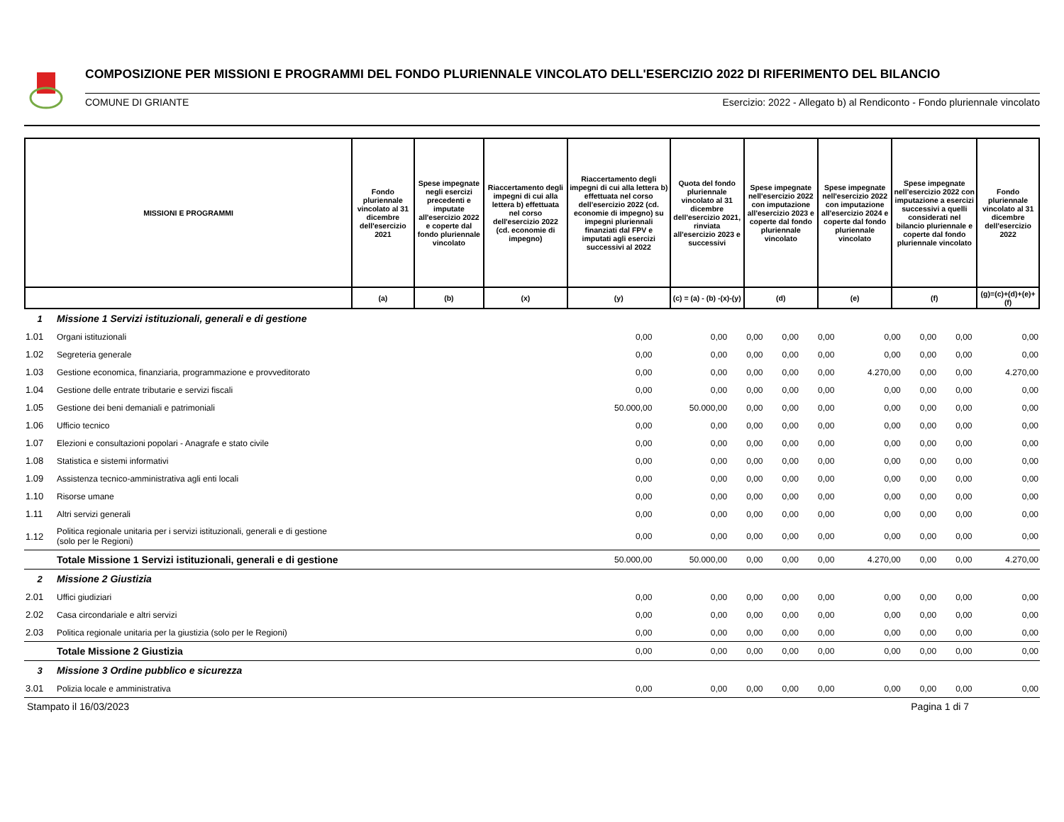COMPOSIZIONE PER MISSIONI E PROGRAMMI DEL FONDO PLURIENNALE VINCOLATO DELL'ESERCIZIO 2022 DI RIFERIMENTO DEL BILANCIO
COMUNE DI GRIANTE Esercizio: 2022 - Allegato b) al Rendiconto - Fondo pluriennale vincolato
| MISSIONI E PROGRAMMI | Fondo pluriennale vincolato al 31 dicembre dell'esercizio 2021 | Spese impegnate negli esercizi precedenti e imputate all'esercizio 2022 e coperte dal fondo pluriennale vincolato | Riaccertamento degli impegni di cui alla lettera b) effettuata nel corso dell'esercizio 2022 (cd. economie di impegno) | Riaccertamento degli impegni di cui alla lettera b) effettuata nel corso dell'esercizio 2022 (cd. economie di impegno) su impegni pluriennali finanziati dal FPV e imputati agli esercizi successivi al 2022 | Quota del fondo pluriennale vincolato al 31 dicembre dell'esercizio 2021, rinviata all'esercizio 2023 e successivi | Spese impegnate nell'esercizio 2022 con imputazione all'esercizio 2023 e coperte dal fondo pluriennale vincolato | Spese impegnate nell'esercizio 2022 con imputazione all'esercizio 2024 e coperte dal fondo pluriennale vincolato | Spese impegnate nell'esercizio 2022 con imputazione a esercizi successivi a quelli considerati nel bilancio pluriennale e coperte dal fondo pluriennale vincolato | Fondo pluriennale vincolato al 31 dicembre dell'esercizio 2022 |
| --- | --- | --- | --- | --- | --- | --- | --- | --- | --- |
| | (a) | (b) | (x) | (y) | (c) = (a) - (b) -(x)-(y) | (d) | (e) | (f) | (g)=(c)+(d)+(e)+(f) |
| 1 | Missione 1 Servizi istituzionali, generali e di gestione | | | | | | | | | |
| 1.01 | Organi istituzionali | 0,00 | 0,00 | 0,00 | 0,00 | 0,00 | 0,00 | 0,00 | 0,00 | 0,00 |
| 1.02 | Segreteria generale | 0,00 | 0,00 | 0,00 | 0,00 | 0,00 | 0,00 | 0,00 | 0,00 | 0,00 |
| 1.03 | Gestione economica, finanziaria, programmazione e provveditorato | 0,00 | 0,00 | 0,00 | 0,00 | 0,00 | 4.270,00 | 0,00 | 0,00 | 4.270,00 |
| 1.04 | Gestione delle entrate tributarie e servizi fiscali | 0,00 | 0,00 | 0,00 | 0,00 | 0,00 | 0,00 | 0,00 | 0,00 | 0,00 |
| 1.05 | Gestione dei beni demaniali e patrimoniali | 50.000,00 | 50.000,00 | 0,00 | 0,00 | 0,00 | 0,00 | 0,00 | 0,00 | 0,00 |
| 1.06 | Ufficio tecnico | 0,00 | 0,00 | 0,00 | 0,00 | 0,00 | 0,00 | 0,00 | 0,00 | 0,00 |
| 1.07 | Elezioni e consultazioni popolari - Anagrafe e stato civile | 0,00 | 0,00 | 0,00 | 0,00 | 0,00 | 0,00 | 0,00 | 0,00 | 0,00 |
| 1.08 | Statistica e sistemi informativi | 0,00 | 0,00 | 0,00 | 0,00 | 0,00 | 0,00 | 0,00 | 0,00 | 0,00 |
| 1.09 | Assistenza tecnico-amministrativa agli enti locali | 0,00 | 0,00 | 0,00 | 0,00 | 0,00 | 0,00 | 0,00 | 0,00 | 0,00 |
| 1.10 | Risorse umane | 0,00 | 0,00 | 0,00 | 0,00 | 0,00 | 0,00 | 0,00 | 0,00 | 0,00 |
| 1.11 | Altri servizi generali | 0,00 | 0,00 | 0,00 | 0,00 | 0,00 | 0,00 | 0,00 | 0,00 | 0,00 |
| 1.12 | Politica regionale unitaria per i servizi istituzionali, generali e di gestione (solo per le Regioni) | 0,00 | 0,00 | 0,00 | 0,00 | 0,00 | 0,00 | 0,00 | 0,00 | 0,00 |
| | Totale Missione 1 Servizi istituzionali, generali e di gestione | 50.000,00 | 50.000,00 | 0,00 | 0,00 | 0,00 | 4.270,00 | 0,00 | 0,00 | 4.270,00 |
| 2 | Missione 2 Giustizia | | | | | | | | | |
| 2.01 | Uffici giudiziari | 0,00 | 0,00 | 0,00 | 0,00 | 0,00 | 0,00 | 0,00 | 0,00 | 0,00 |
| 2.02 | Casa circondariale e altri servizi | 0,00 | 0,00 | 0,00 | 0,00 | 0,00 | 0,00 | 0,00 | 0,00 | 0,00 |
| 2.03 | Politica regionale unitaria per la giustizia (solo per le Regioni) | 0,00 | 0,00 | 0,00 | 0,00 | 0,00 | 0,00 | 0,00 | 0,00 | 0,00 |
| | Totale Missione 2 Giustizia | 0,00 | 0,00 | 0,00 | 0,00 | 0,00 | 0,00 | 0,00 | 0,00 | 0,00 |
| 3 | Missione 3 Ordine pubblico e sicurezza | | | | | | | | | |
| 3.01 | Polizia locale e amministrativa | 0,00 | 0,00 | 0,00 | 0,00 | 0,00 | 0,00 | 0,00 | 0,00 | 0,00 |
Stampato il 16/03/2023 Pagina 1 di 7